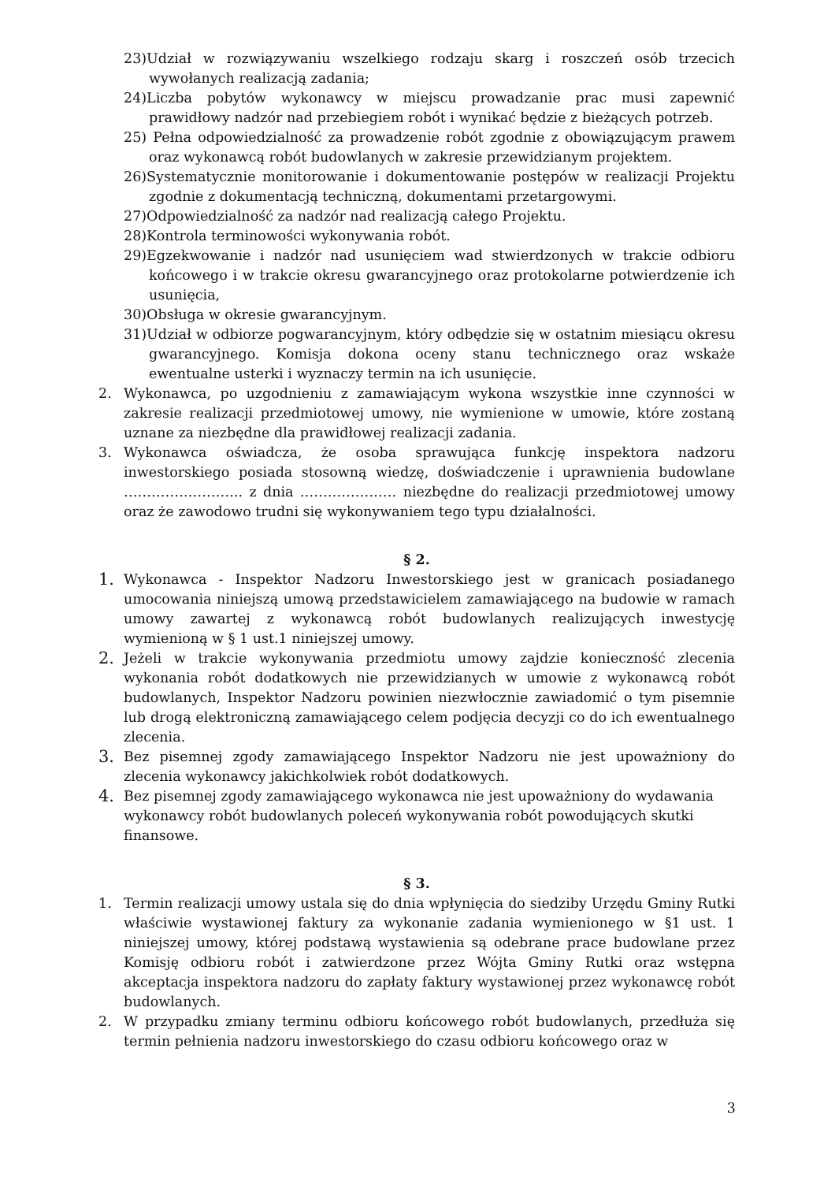23)Udział w rozwiązywaniu wszelkiego rodzaju skarg i roszczeń osób trzecich wywołanych realizacją zadania;
24)Liczba pobytów wykonawcy w miejscu prowadzanie prac musi zapewnić prawidłowy nadzór nad przebiegiem robót i wynikać będzie z bieżących potrzeb.
25) Pełna odpowiedzialność za prowadzenie robót zgodnie z obowiązującym prawem oraz wykonawcą robót budowlanych w zakresie przewidzianym projektem.
26)Systematycznie monitorowanie i dokumentowanie postępów w realizacji Projektu zgodnie z dokumentacją techniczną, dokumentami przetargowymi.
27)Odpowiedzialność za nadzór nad realizacją całego Projektu.
28)Kontrola terminowości wykonywania robót.
29)Egzekwowanie i nadzór nad usunięciem wad stwierdzonych w trakcie odbioru końcowego i w trakcie okresu gwarancyjnego oraz protokolarne potwierdzenie ich usunięcia,
30)Obsługa w okresie gwarancyjnym.
31)Udział w odbiorze pogwarancyjnym, który odbędzie się w ostatnim miesiącu okresu gwarancyjnego. Komisja dokona oceny stanu technicznego oraz wskaże ewentualne usterki i wyznaczy termin na ich usunięcie.
2. Wykonawca, po uzgodnieniu z zamawiającym wykona wszystkie inne czynności w zakresie realizacji przedmiotowej umowy, nie wymienione w umowie, które zostaną uznane za niezbędne dla prawidłowej realizacji zadania.
3. Wykonawca oświadcza, że osoba sprawująca funkcję inspektora nadzoru inwestorskiego posiada stosowną wiedzę, doświadczenie i uprawnienia budowlane …………………….. z dnia ………………… niezbędne do realizacji przedmiotowej umowy oraz że zawodowo trudni się wykonywaniem tego typu działalności.
§ 2.
1. Wykonawca - Inspektor Nadzoru Inwestorskiego jest w granicach posiadanego umocowania niniejszą umową przedstawicielem zamawiającego na budowie w ramach umowy zawartej z wykonawcą robót budowlanych realizujących inwestycję wymienioną w § 1 ust.1 niniejszej umowy.
2. Jeżeli w trakcie wykonywania przedmiotu umowy zajdzie konieczność zlecenia wykonania robót dodatkowych nie przewidzianych w umowie z wykonawcą robót budowlanych, Inspektor Nadzoru powinien niezwłocznie zawiadomić o tym pisemnie lub drogą elektroniczną zamawiającego celem podjęcia decyzji co do ich ewentualnego zlecenia.
3. Bez pisemnej zgody zamawiającego Inspektor Nadzoru nie jest upoważniony do zlecenia wykonawcy jakichkolwiek robót dodatkowych.
4. Bez pisemnej zgody zamawiającego wykonawca nie jest upoważniony do wydawania wykonawcy robót budowlanych poleceń wykonywania robót powodujących skutki finansowe.
§ 3.
1. Termin realizacji umowy ustala się do dnia wpłynięcia do siedziby Urzędu Gminy Rutki właściwie wystawionej faktury za wykonanie zadania wymienionego w §1 ust. 1 niniejszej umowy, której podstawą wystawienia są odebrane prace budowlane przez Komisję odbioru robót i zatwierdzone przez Wójta Gminy Rutki oraz wstępna akceptacja inspektora nadzoru do zapłaty faktury wystawionej przez wykonawcę robót budowlanych.
2. W przypadku zmiany terminu odbioru końcowego robót budowlanych, przedłuża się termin pełnienia nadzoru inwestorskiego do czasu odbioru końcowego oraz w
3